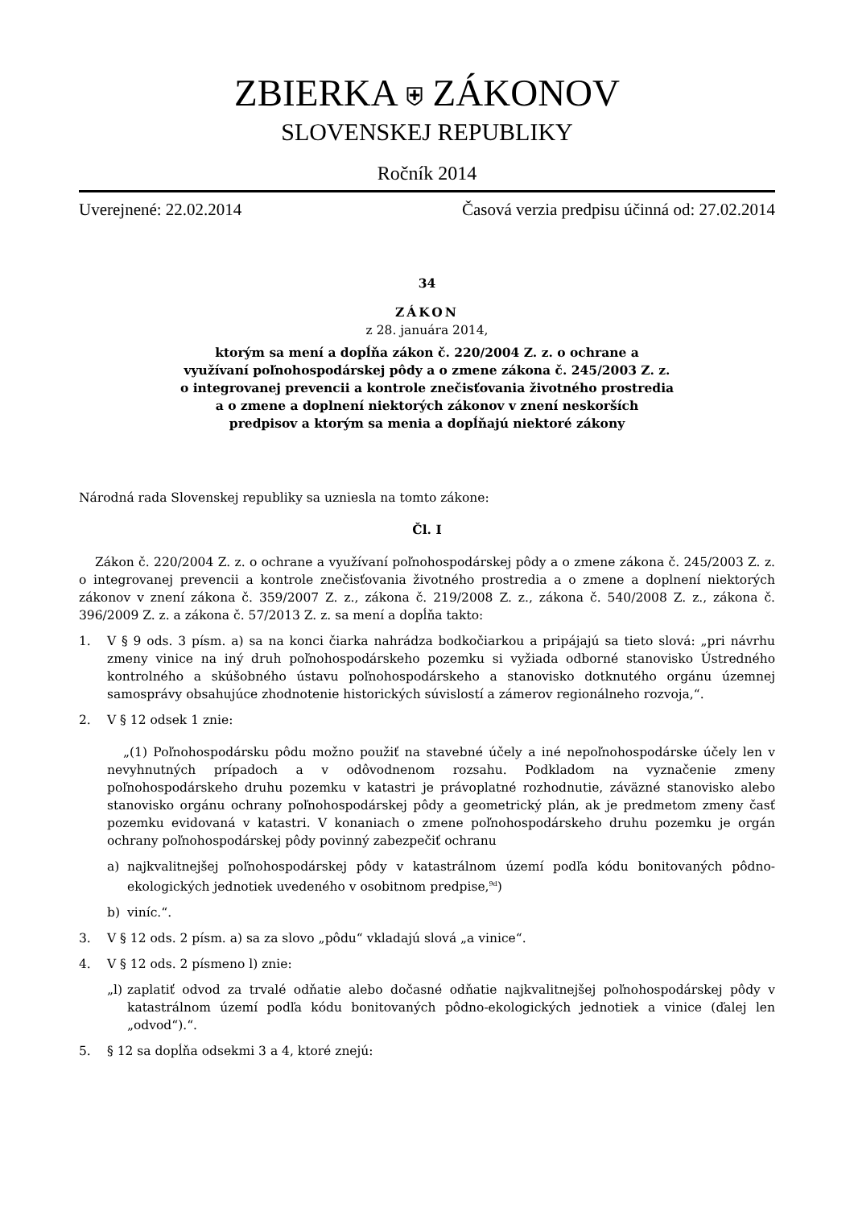ZBIERKA ⛨ ZÁKONOV
SLOVENSKEJ REPUBLIKY
Ročník 2014
Uverejnené: 22.02.2014 Časová verzia predpisu účinná od: 27.02.2014
34
ZÁKON
z 28. januára 2014,
ktorým sa mení a dopĺňa zákon č. 220/2004 Z. z. o ochrane a
využívaní poľnohospodárskej pôdy a o zmene zákona č. 245/2003 Z. z.
o integrovanej prevencii a kontrole znečisťovania životného prostredia
a o zmene a doplnení niektorých zákonov v znení neskorších
predpisov a ktorým sa menia a dopĺňajú niektoré zákony
Národná rada Slovenskej republiky sa uzniesla na tomto zákone:
Čl. I
Zákon č. 220/2004 Z. z. o ochrane a využívaní poľnohospodárskej pôdy a o zmene zákona č. 245/2003 Z. z. o integrovanej prevencii a kontrole znečisťovania životného prostredia a o zmene a doplnení niektorých zákonov v znení zákona č. 359/2007 Z. z., zákona č. 219/2008 Z. z., zákona č. 540/2008 Z. z., zákona č. 396/2009 Z. z. a zákona č. 57/2013 Z. z. sa mení a dopĺňa takto:
1. V § 9 ods. 3 písm. a) sa na konci čiarka nahrádza bodkočiarkou a pripájajú sa tieto slová: „pri návrhu zmeny vinice na iný druh poľnohospodárskeho pozemku si vyžiada odborné stanovisko Ústredného kontrolného a skúšobného ústavu poľnohospodárskeho a stanovisko dotknutého orgánu územnej samosprávy obsahujúce zhodnotenie historických súvislostí a zámerov regionálneho rozvoja,“.
2. V § 12 odsek 1 znie:
„(1) Poľnohospodársku pôdu možno použiť na stavebné účely a iné nepoľnohospodárske účely len v nevyhnutných prípadoch a v odôvodnenom rozsahu. Podkladom na vyznačenie zmeny poľnohospodárskeho druhu pozemku v katastri je právoplatné rozhodnutie, záväzné stanovisko alebo stanovisko orgánu ochrany poľnohospodárskej pôdy a geometrický plán, ak je predmetom zmeny časť pozemku evidovaná v katastri. V konaniach o zmene poľnohospodárskeho druhu pozemku je orgán ochrany poľnohospodárskej pôdy povinný zabezpečiť ochranu
a) najkvalitnejšej poľnohospodárskej pôdy v katastrálnom území podľa kódu bonitovaných pôdno-ekologických jednotiek uvedeného v osobitnom predpise,<sup>9d</sup>)
b) viníc.“.
3. V § 12 ods. 2 písm. a) sa za slovo „pôdu“ vkladajú slová „a vinice“.
4. V § 12 ods. 2 písmeno l) znie:
„l) zaplatiť odvod za trvalé odňatie alebo dočasné odňatie najkvalitnejšej poľnohospodárskej pôdy v katastrálnom území podľa kódu bonitovaných pôdno-ekologických jednotiek a vinice (ďalej len „odvod“).“.
5. § 12 sa dopĺňa odsekmi 3 a 4, ktoré znejú: